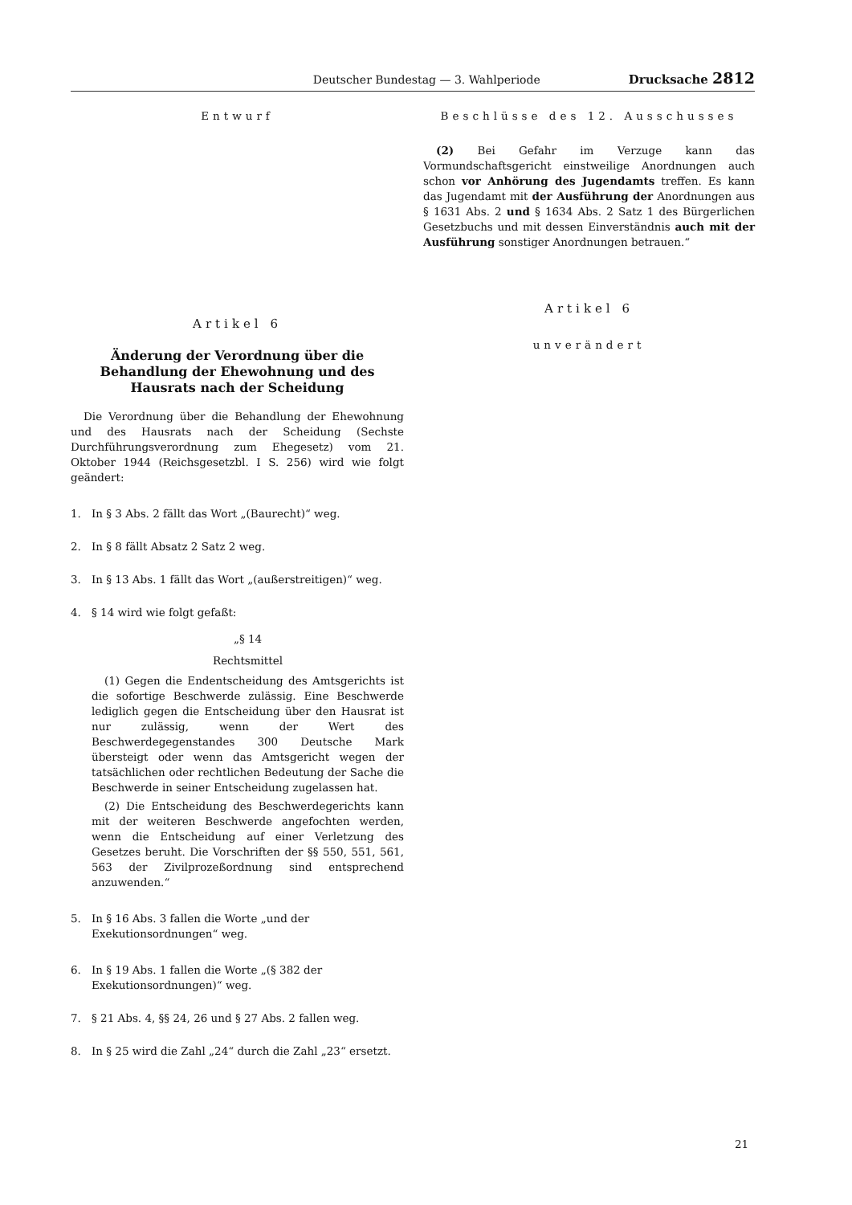Deutscher Bundestag — 3. Wahlperiode Drucksache 2812
Entwurf
Artikel 6
Änderung der Verordnung über die Behandlung der Ehewohnung und des Hausrats nach der Scheidung
Die Verordnung über die Behandlung der Ehewohnung und des Hausrats nach der Scheidung (Sechste Durchführungsverordnung zum Ehegesetz) vom 21. Oktober 1944 (Reichsgesetzbl. I S. 256) wird wie folgt geändert:
1. In § 3 Abs. 2 fällt das Wort „(Baurecht)“ weg.
2. In § 8 fällt Absatz 2 Satz 2 weg.
3. In § 13 Abs. 1 fällt das Wort „(außerstreitigen)“ weg.
4. § 14 wird wie folgt gefaßt:
„§ 14
Rechtsmittel
(1) Gegen die Endentscheidung des Amtsgerichts ist die sofortige Beschwerde zulässig. Eine Beschwerde lediglich gegen die Entscheidung über den Hausrat ist nur zulässig, wenn der Wert des Beschwerdegegenstandes 300 Deutsche Mark übersteigt oder wenn das Amtsgericht wegen der tatsächlichen oder rechtlichen Bedeutung der Sache die Beschwerde in seiner Entscheidung zugelassen hat.
(2) Die Entscheidung des Beschwerdegerichts kann mit der weiteren Beschwerde angefochten werden, wenn die Entscheidung auf einer Verletzung des Gesetzes beruht. Die Vorschriften der §§ 550, 551, 561, 563 der Zivilprozeßordnung sind entsprechend anzuwenden.“
5. In § 16 Abs. 3 fallen die Worte „und der Exekutionsordnungen“ weg.
6. In § 19 Abs. 1 fallen die Worte „(§ 382 der Exekutionsordnungen)“ weg.
7. § 21 Abs. 4, §§ 24, 26 und § 27 Abs. 2 fallen weg.
8. In § 25 wird die Zahl „24“ durch die Zahl „23“ ersetzt.
Beschlüsse des 12. Ausschusses
(2) Bei Gefahr im Verzuge kann das Vormundschaftsgericht einstweilige Anordnungen auch schon vor Anhörung des Jugendamts treffen. Es kann das Jugendamt mit der Ausführung der Anordnungen aus § 1631 Abs. 2 und § 1634 Abs. 2 Satz 1 des Bürgerlichen Gesetzbuchs und mit dessen Einverständnis auch mit der Ausführung sonstiger Anordnungen betrauen.“
Artikel 6
unverändert
21